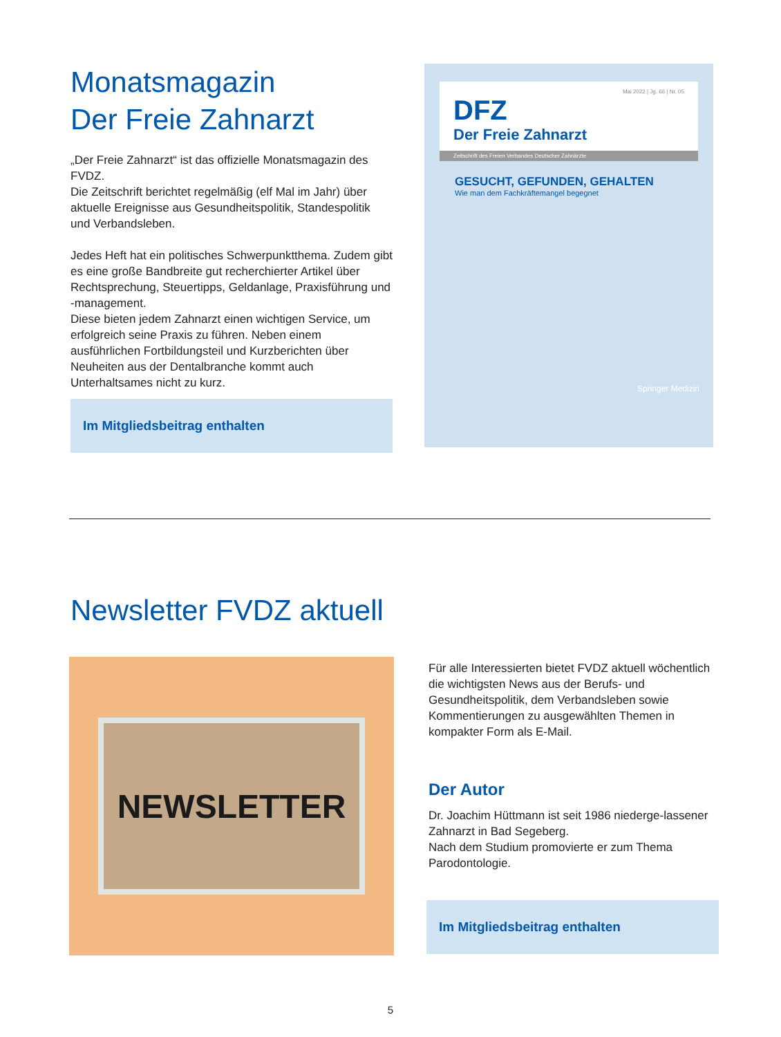Monatsmagazin
Der Freie Zahnarzt
„Der Freie Zahnarzt“ ist das offizielle Monatsmagazin des FVDZ.
Die Zeitschrift berichtet regelmäßig (elf Mal im Jahr) über aktuelle Ereignisse aus Gesundheitspolitik, Standespolitik und Verbandsleben.
Jedes Heft hat ein politisches Schwerpunktthema. Zudem gibt es eine große Bandbreite gut recherchierter Artikel über Rechtsprechung, Steuertipps, Geldanlage, Praxisführung und -management.
Diese bieten jedem Zahnarzt einen wichtigen Service, um erfolgreich seine Praxis zu führen. Neben einem ausführlichen Fortbildungsteil und Kurzberichten über Neuheiten aus der Dentalbranche kommt auch Unterhaltsames nicht zu kurz.
Im Mitgliedsbeitrag enthalten
Mai 2022 | Jg. 66 | Nr. 05
DFZ
Der Freie Zahnarzt
Zeitschrift des Freien Verbandes Deutscher Zahnärzte
GESUCHT, GEFUNDEN, GEHALTEN
Wie man dem Fachkräftemangel begegnet
Springer Medizin
Newsletter FVDZ aktuell
NEWSLETTER
Für alle Interessierten bietet FVDZ aktuell wöchentlich die wichtigsten News aus der Berufs- und Gesundheitspolitik, dem Verbandsleben sowie Kommentierungen zu ausgewählten Themen in kompakter Form als E-Mail.
Der Autor
Dr. Joachim Hüttmann ist seit 1986 niederge-lassener Zahnarzt in Bad Segeberg.
Nach dem Studium promovierte er zum Thema Parodontologie.
Im Mitgliedsbeitrag enthalten
5